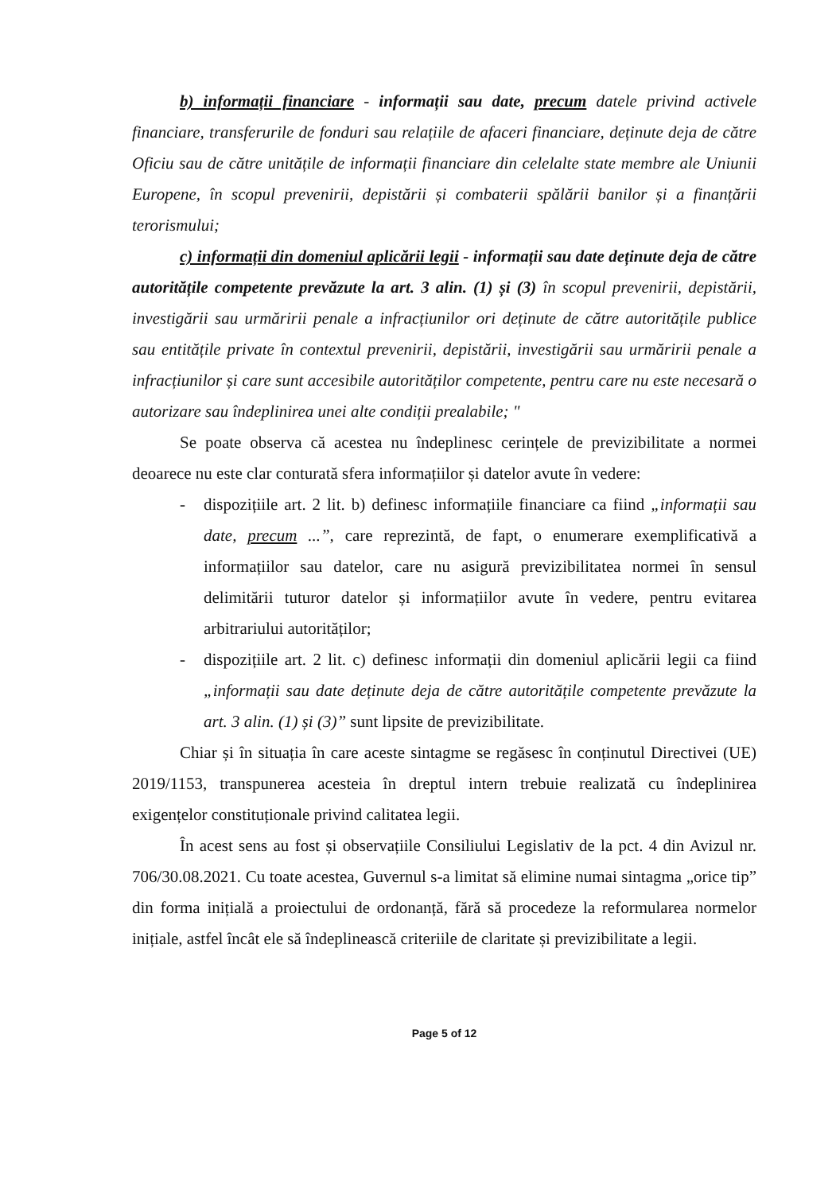b) informații financiare - informații sau date, precum datele privind activele financiare, transferurile de fonduri sau relațiile de afaceri financiare, deținute deja de către Oficiu sau de către unitățile de informații financiare din celelalte state membre ale Uniunii Europene, în scopul prevenirii, depistării și combaterii spălării banilor și a finanțării terorismului;
c) informații din domeniul aplicării legii - informații sau date deținute deja de către autoritățile competente prevăzute la art. 3 alin. (1) și (3) în scopul prevenirii, depistării, investigării sau urmăririi penale a infracțiunilor ori deținute de către autoritățile publice sau entitățile private în contextul prevenirii, depistării, investigării sau urmăririi penale a infracțiunilor și care sunt accesibile autorităților competente, pentru care nu este necesară o autorizare sau îndeplinirea unei alte condiții prealabile; "
Se poate observa că acestea nu îndeplinesc cerințele de previzibilitate a normei deoarece nu este clar conturată sfera informațiilor și datelor avute în vedere:
- dispozițiile art. 2 lit. b) definesc informațiile financiare ca fiind „informații sau date, precum ...”, care reprezintă, de fapt, o enumerare exemplificativă a informațiilor sau datelor, care nu asigură previzibilitatea normei în sensul delimitării tuturor datelor și informațiilor avute în vedere, pentru evitarea arbitrariului autorităților;
- dispozițiile art. 2 lit. c) definesc informații din domeniul aplicării legii ca fiind „informații sau date deținute deja de către autoritățile competente prevăzute la art. 3 alin. (1) și (3)” sunt lipsite de previzibilitate.
Chiar și în situația în care aceste sintagme se regăsesc în conținutul Directivei (UE) 2019/1153, transpunerea acesteia în dreptul intern trebuie realizată cu îndeplinirea exigențelor constituționale privind calitatea legii.
În acest sens au fost și observațiile Consiliului Legislativ de la pct. 4 din Avizul nr. 706/30.08.2021. Cu toate acestea, Guvernul s-a limitat să elimine numai sintagma „orice tip” din forma inițială a proiectului de ordonanță, fără să procedeze la reformularea normelor inițiale, astfel încât ele să îndeplinească criteriile de claritate și previzibilitate a legii.
Page 5 of 12